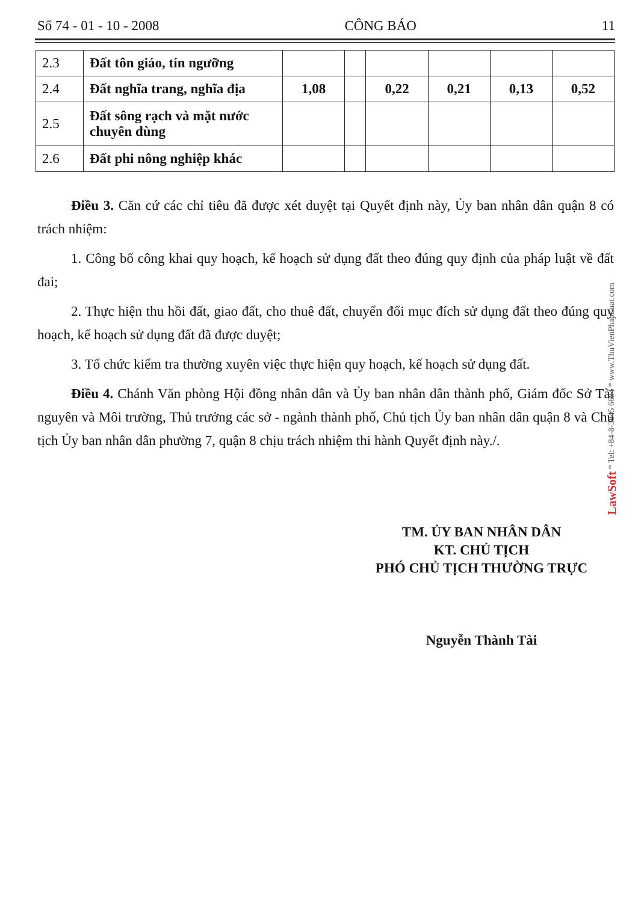Số 74 - 01 - 10 - 2008 CÔNG BÁO 11
| 2.3 | Đất tôn giáo, tín ngưỡng | | | | | | |
| 2.4 | Đất nghĩa trang, nghĩa địa | 1,08 | | 0,22 | 0,21 | 0,13 | 0,52 |
| 2.5 | Đất sông rạch và mặt nước chuyên dùng | | | | | | |
| 2.6 | Đất phi nông nghiệp khác | | | | | | |
Điều 3. Căn cứ các chỉ tiêu đã được xét duyệt tại Quyết định này, Ủy ban nhân dân quận 8 có trách nhiệm:
1. Công bố công khai quy hoạch, kế hoạch sử dụng đất theo đúng quy định của pháp luật về đất đai;
2. Thực hiện thu hồi đất, giao đất, cho thuê đất, chuyển đổi mục đích sử dụng đất theo đúng quy hoạch, kế hoạch sử dụng đất đã được duyệt;
3. Tổ chức kiểm tra thường xuyên việc thực hiện quy hoạch, kế hoạch sử dụng đất.
Điều 4. Chánh Văn phòng Hội đồng nhân dân và Ủy ban nhân dân thành phố, Giám đốc Sở Tài nguyên và Môi trường, Thủ trưởng các sở - ngành thành phố, Chủ tịch Ủy ban nhân dân quận 8 và Chủ tịch Ủy ban nhân dân phường 7, quận 8 chịu trách nhiệm thi hành Quyết định này./.
TM. ỦY BAN NHÂN DÂN
KT. CHỦ TỊCH
PHÓ CHỦ TỊCH THƯỜNG TRỰC
Nguyễn Thành Tài
LawSoft * Tel: +84-8-3845 6684 * www.ThuVienPhapLuat.com